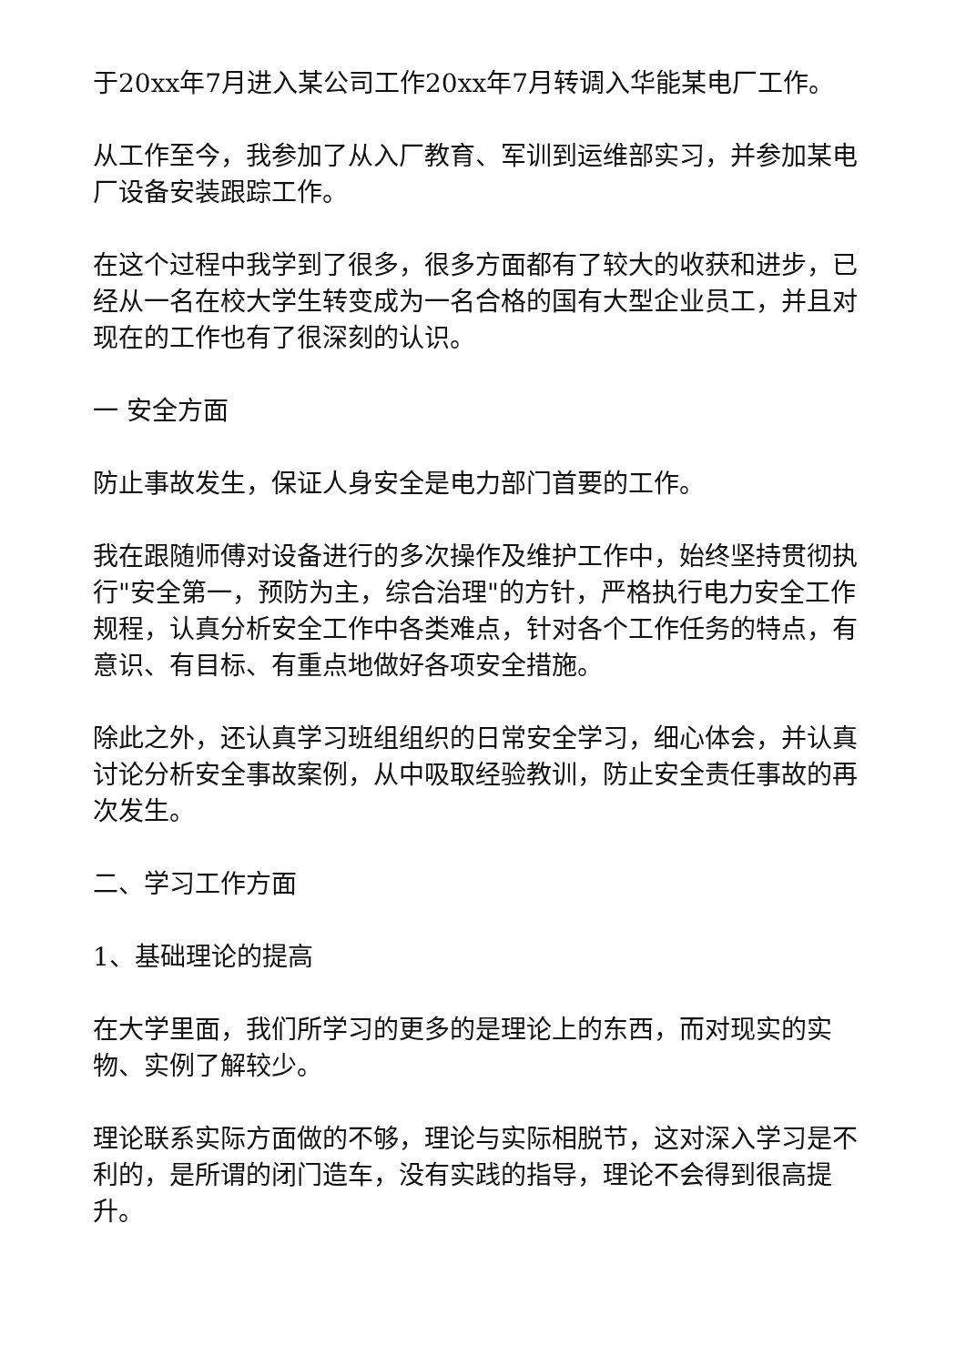于20xx年7月进入某公司工作20xx年7月转调入华能某电厂工作。
从工作至今，我参加了从入厂教育、军训到运维部实习，并参加某电厂设备安装跟踪工作。
在这个过程中我学到了很多，很多方面都有了较大的收获和进步，已经从一名在校大学生转变成为一名合格的国有大型企业员工，并且对现在的工作也有了很深刻的认识。
一 安全方面
防止事故发生，保证人身安全是电力部门首要的工作。
我在跟随师傅对设备进行的多次操作及维护工作中，始终坚持贯彻执行"安全第一，预防为主，综合治理"的方针，严格执行电力安全工作规程，认真分析安全工作中各类难点，针对各个工作任务的特点，有意识、有目标、有重点地做好各项安全措施。
除此之外，还认真学习班组组织的日常安全学习，细心体会，并认真讨论分析安全事故案例，从中吸取经验教训，防止安全责任事故的再次发生。
二、学习工作方面
1、基础理论的提高
在大学里面，我们所学习的更多的是理论上的东西，而对现实的实物、实例了解较少。
理论联系实际方面做的不够，理论与实际相脱节，这对深入学习是不利的，是所谓的闭门造车，没有实践的指导，理论不会得到很高提升。